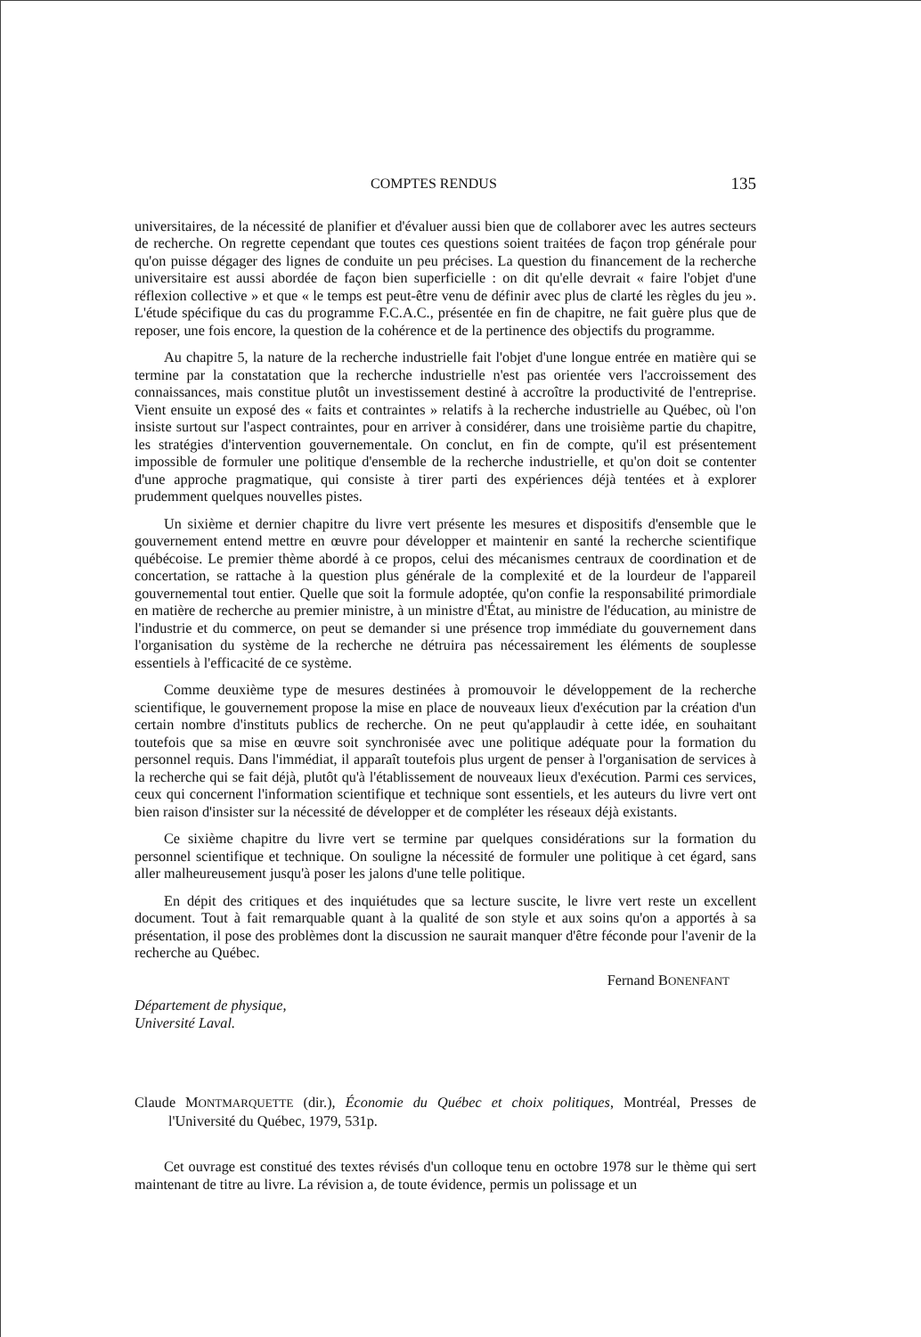COMPTES RENDUS 135
universitaires, de la nécessité de planifier et d'évaluer aussi bien que de collaborer avec les autres secteurs de recherche. On regrette cependant que toutes ces questions soient traitées de façon trop générale pour qu'on puisse dégager des lignes de conduite un peu précises. La question du financement de la recherche universitaire est aussi abordée de façon bien superficielle : on dit qu'elle devrait « faire l'objet d'une réflexion collective » et que « le temps est peut-être venu de définir avec plus de clarté les règles du jeu ». L'étude spécifique du cas du programme F.C.A.C., présentée en fin de chapitre, ne fait guère plus que de reposer, une fois encore, la question de la cohérence et de la pertinence des objectifs du programme.
Au chapitre 5, la nature de la recherche industrielle fait l'objet d'une longue entrée en matière qui se termine par la constatation que la recherche industrielle n'est pas orientée vers l'accroissement des connaissances, mais constitue plutôt un investissement destiné à accroître la productivité de l'entreprise. Vient ensuite un exposé des « faits et contraintes » relatifs à la recherche industrielle au Québec, où l'on insiste surtout sur l'aspect contraintes, pour en arriver à considérer, dans une troisième partie du chapitre, les stratégies d'intervention gouvernementale. On conclut, en fin de compte, qu'il est présentement impossible de formuler une politique d'ensemble de la recherche industrielle, et qu'on doit se contenter d'une approche pragmatique, qui consiste à tirer parti des expériences déjà tentées et à explorer prudemment quelques nouvelles pistes.
Un sixième et dernier chapitre du livre vert présente les mesures et dispositifs d'ensemble que le gouvernement entend mettre en œuvre pour développer et maintenir en santé la recherche scientifique québécoise. Le premier thème abordé à ce propos, celui des mécanismes centraux de coordination et de concertation, se rattache à la question plus générale de la complexité et de la lourdeur de l'appareil gouvernemental tout entier. Quelle que soit la formule adoptée, qu'on confie la responsabilité primordiale en matière de recherche au premier ministre, à un ministre d'État, au ministre de l'éducation, au ministre de l'industrie et du commerce, on peut se demander si une présence trop immédiate du gouvernement dans l'organisation du système de la recherche ne détruira pas nécessairement les éléments de souplesse essentiels à l'efficacité de ce système.
Comme deuxième type de mesures destinées à promouvoir le développement de la recherche scientifique, le gouvernement propose la mise en place de nouveaux lieux d'exécution par la création d'un certain nombre d'instituts publics de recherche. On ne peut qu'applaudir à cette idée, en souhaitant toutefois que sa mise en œuvre soit synchronisée avec une politique adéquate pour la formation du personnel requis. Dans l'immédiat, il apparaît toutefois plus urgent de penser à l'organisation de services à la recherche qui se fait déjà, plutôt qu'à l'établissement de nouveaux lieux d'exécution. Parmi ces services, ceux qui concernent l'information scientifique et technique sont essentiels, et les auteurs du livre vert ont bien raison d'insister sur la nécessité de développer et de compléter les réseaux déjà existants.
Ce sixième chapitre du livre vert se termine par quelques considérations sur la formation du personnel scientifique et technique. On souligne la nécessité de formuler une politique à cet égard, sans aller malheureusement jusqu'à poser les jalons d'une telle politique.
En dépit des critiques et des inquiétudes que sa lecture suscite, le livre vert reste un excellent document. Tout à fait remarquable quant à la qualité de son style et aux soins qu'on a apportés à sa présentation, il pose des problèmes dont la discussion ne saurait manquer d'être féconde pour l'avenir de la recherche au Québec.
Fernand BONENFANT
Département de physique,
Université Laval.
Claude MONTMARQUETTE (dir.), Économie du Québec et choix politiques, Montréal, Presses de l'Université du Québec, 1979, 531p.
Cet ouvrage est constitué des textes révisés d'un colloque tenu en octobre 1978 sur le thème qui sert maintenant de titre au livre. La révision a, de toute évidence, permis un polissage et un